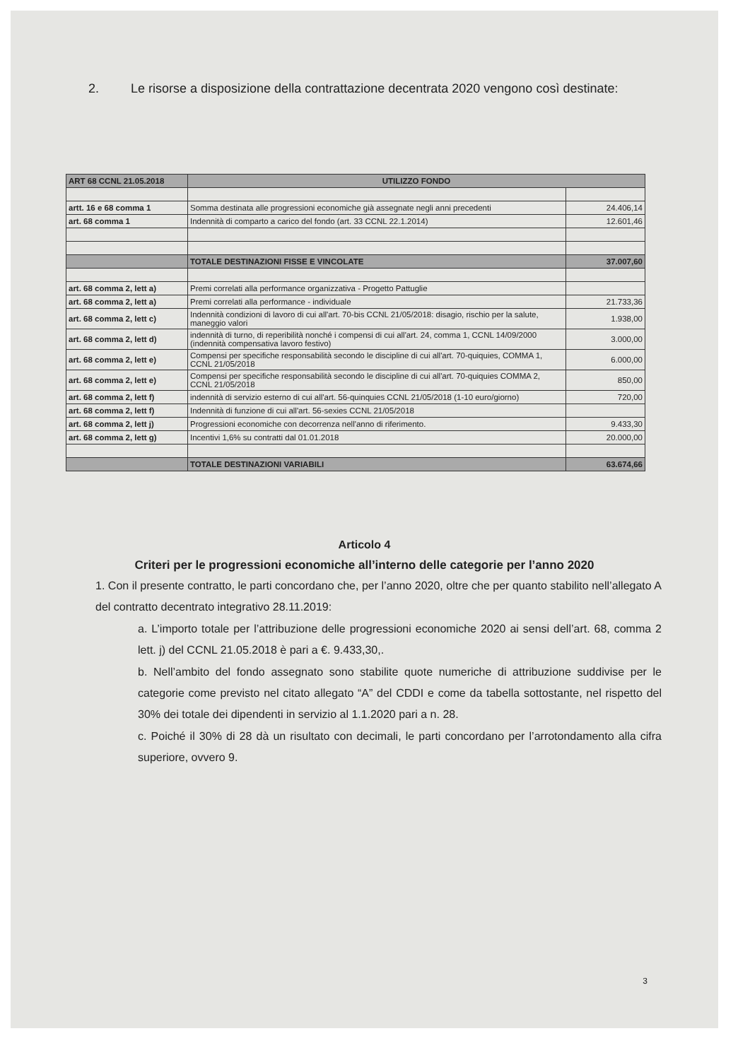2. Le risorse a disposizione della contrattazione decentrata 2020 vengono così destinate:
| ART 68 CCNL 21.05.2018 | UTILIZZO FONDO | |
| --- | --- | --- |
| artt. 16 e 68 comma 1 | Somma destinata alle progressioni economiche già assegnate negli anni precedenti | 24.406,14 |
| art. 68 comma 1 | Indennità di comparto a carico del fondo (art. 33 CCNL 22.1.2014) | 12.601,46 |
| | TOTALE DESTINAZIONI FISSE E VINCOLATE | 37.007,60 |
| art. 68 comma 2, lett a) | Premi correlati alla performance organizzativa - Progetto Pattuglie | |
| art. 68 comma 2, lett a) | Premi correlati alla performance - individuale | 21.733,36 |
| art. 68 comma 2, lett c) | Indennità condizioni di lavoro di cui all'art. 70-bis CCNL 21/05/2018: disagio, rischio per la salute, maneggio valori | 1.938,00 |
| art. 68 comma 2, lett d) | indennità di turno, di reperibilità nonché i compensi di cui all'art. 24, comma 1, CCNL 14/09/2000 (indennità compensativa lavoro festivo) | 3.000,00 |
| art. 68 comma 2, lett e) | Compensi per specifiche responsabilità secondo le discipline di cui all'art. 70-quiquies, COMMA 1, CCNL 21/05/2018 | 6.000,00 |
| art. 68 comma 2, lett e) | Compensi per specifiche responsabilità secondo le discipline di cui all'art. 70-quiquies COMMA 2, CCNL 21/05/2018 | 850,00 |
| art. 68 comma 2, lett f) | indennità di servizio esterno di cui all'art. 56-quinquies CCNL 21/05/2018 (1-10 euro/giorno) | 720,00 |
| art. 68 comma 2, lett f) | Indennità di funzione di cui all'art. 56-sexies CCNL 21/05/2018 | |
| art. 68 comma 2, lett j) | Progressioni economiche con decorrenza nell'anno di riferimento. | 9.433,30 |
| art. 68 comma 2, lett g) | Incentivi 1,6% su contratti dal 01.01.2018 | 20.000,00 |
| | TOTALE DESTINAZIONI VARIABILI | 63.674,66 |
Articolo 4
Criteri per le progressioni economiche all’interno delle categorie per l’anno 2020
1. Con il presente contratto, le parti concordano che, per l’anno 2020, oltre che per quanto stabilito nell’allegato A del contratto decentrato integrativo 28.11.2019:
a. L’importo totale per l’attribuzione delle progressioni economiche 2020 ai sensi dell’art. 68, comma 2 lett. j) del CCNL 21.05.2018 è pari a €. 9.433,30,.
b. Nell’ambito del fondo assegnato sono stabilite quote numeriche di attribuzione suddivise per le categorie come previsto nel citato allegato “A” del CDDI e come da tabella sottostante, nel rispetto del 30% dei totale dei dipendenti in servizio al 1.1.2020 pari a n. 28.
c. Poiché il 30% di 28 dà un risultato con decimali, le parti concordano per l’arrotondamento alla cifra superiore, ovvero 9.
3